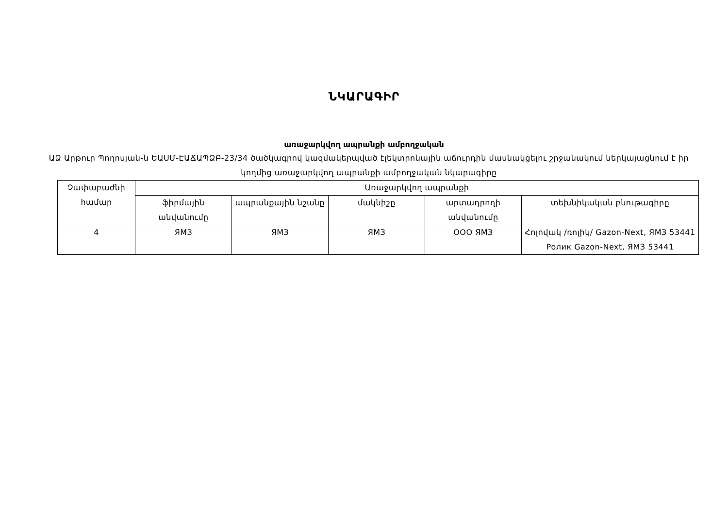ՆԿԱՐԱԳԻՐ
առաջարկվող ապրանքի ամբողջական
ԱՁ Արթուր Պողոսյան-ն ԵԱՍՄ-ԷԱՃԱՊՁԲ-23/34 ծածկագրով կազմակերպված էլեկտրոնային աճուրդին մասնակցելու շրջանակում ներկայացնում է իր կողմից առաջարկվող ապրանքի ամբողջական նկարագիրը
| Չափաբաժնի համար | Առաջարկվող ապրանքի | | | | |
| --- | --- | --- | --- | --- | --- |
| | ֆիրմային անվանումը | ապրանքային նշանը | մակնիշը | արտադրողի անվանումը | տեխնիկական բնութագիրը |
| 4 | ЯМЗ | ЯМЗ | ЯМЗ | ООО ЯМЗ | Հոլովակ /ռոլիկ/ Gazon-Next, ЯМЗ 53441 Ролик Gazon-Next, ЯМЗ 53441 |